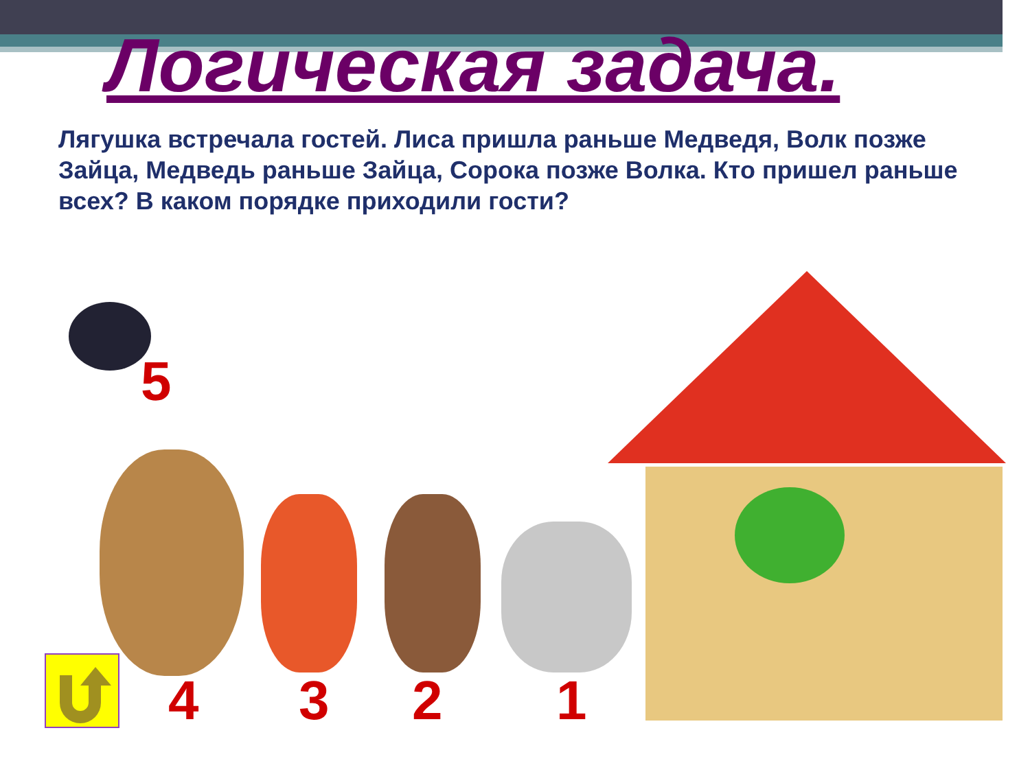Логическая задача.
Лягушка встречала гостей. Лиса пришла раньше Медведя, Волк позже Зайца, Медведь раньше Зайца, Сорока позже Волка. Кто пришел раньше всех? В каком порядке приходили гости?
5
4 3 2 1